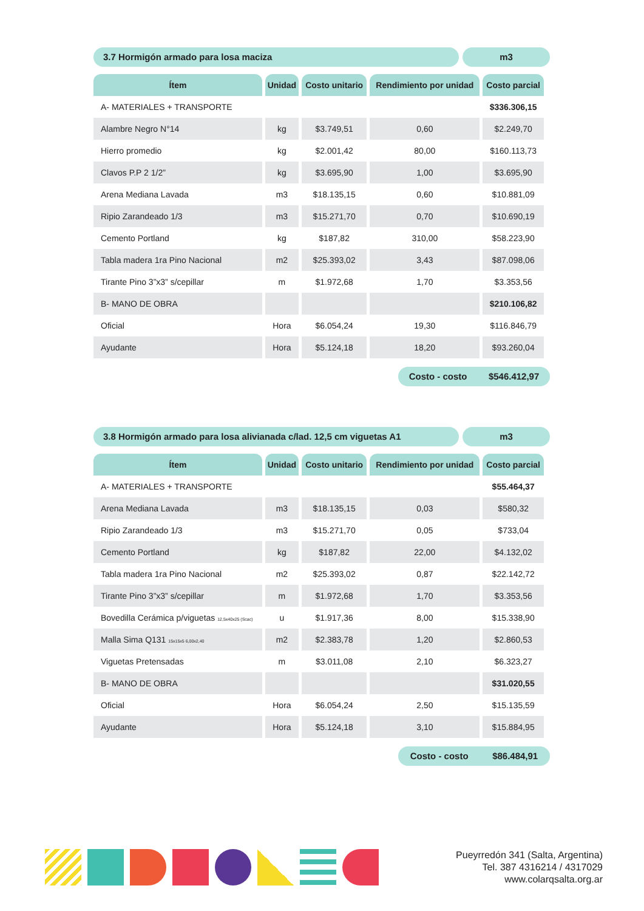3.7 Hormigón armado para losa maciza
m3
| Ítem | Unidad | Costo unitario | Rendimiento por unidad | Costo parcial |
| --- | --- | --- | --- | --- |
| A- MATERIALES + TRANSPORTE | | | | $336.306,15 |
| Alambre Negro N°14 | kg | $3.749,51 | 0,60 | $2.249,70 |
| Hierro promedio | kg | $2.001,42 | 80,00 | $160.113,73 |
| Clavos P.P 2 1/2” | kg | $3.695,90 | 1,00 | $3.695,90 |
| Arena Mediana Lavada | m3 | $18.135,15 | 0,60 | $10.881,09 |
| Ripio Zarandeado 1/3 | m3 | $15.271,70 | 0,70 | $10.690,19 |
| Cemento Portland | kg | $187,82 | 310,00 | $58.223,90 |
| Tabla madera 1ra Pino Nacional | m2 | $25.393,02 | 3,43 | $87.098,06 |
| Tirante Pino 3”x3” s/cepillar | m | $1.972,68 | 1,70 | $3.353,56 |
| B- MANO DE OBRA | | | | $210.106,82 |
| Oficial | Hora | $6.054,24 | 19,30 | $116.846,79 |
| Ayudante | Hora | $5.124,18 | 18,20 | $93.260,04 |
Costo - costo $546.412,97
3.8 Hormigón armado para losa alivianada c/lad. 12,5 cm viguetas A1
m3
| Ítem | Unidad | Costo unitario | Rendimiento por unidad | Costo parcial |
| --- | --- | --- | --- | --- |
| A- MATERIALES + TRANSPORTE | | | | $55.464,37 |
| Arena Mediana Lavada | m3 | $18.135,15 | 0,03 | $580,32 |
| Ripio Zarandeado 1/3 | m3 | $15.271,70 | 0,05 | $733,04 |
| Cemento Portland | kg | $187,82 | 22,00 | $4.132,02 |
| Tabla madera 1ra Pino Nacional | m2 | $25.393,02 | 0,87 | $22.142,72 |
| Tirante Pino 3”x3” s/cepillar | m | $1.972,68 | 1,70 | $3.353,56 |
| Bovedilla Cerámica p/viguetas 12,5x40x25 (Scac) | u | $1.917,36 | 8,00 | $15.338,90 |
| Malla Sima Q131 15x15x5 6,00x2,40 | m2 | $2.383,78 | 1,20 | $2.860,53 |
| Viguetas Pretensadas | m | $3.011,08 | 2,10 | $6.323,27 |
| B- MANO DE OBRA | | | | $31.020,55 |
| Oficial | Hora | $6.054,24 | 2,50 | $15.135,59 |
| Ayudante | Hora | $5.124,18 | 3,10 | $15.884,95 |
Costo - costo $86.484,91
Pueyrredón 341 (Salta, Argentina)
Tel. 387 4316214 / 4317029
www.colarqsalta.org.ar